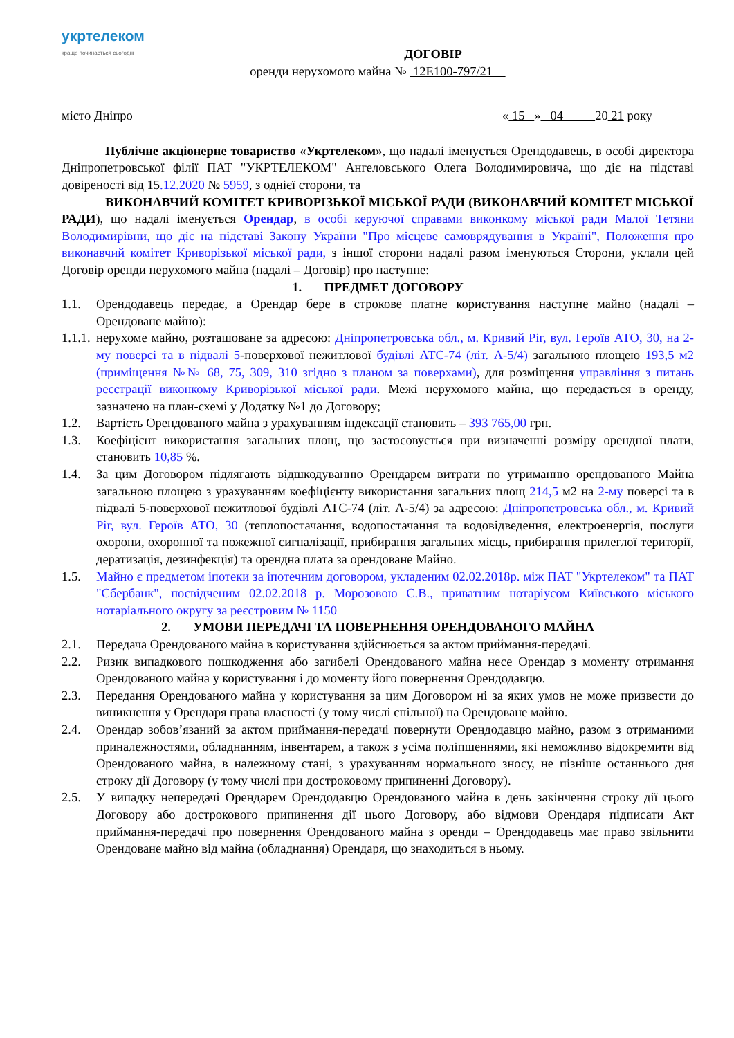укртелеком
краще починається сьогодні
ДОГОВІР
оренди нерухомого майна № 12Е100-797/21
місто Дніпро « 15 » 04 20 21 року
Публічне акціонерне товариство «Укртелеком», що надалі іменується Орендодавець, в особі директора Дніпропетровської філії ПАТ "УКРТЕЛЕКОМ" Ангеловського Олега Володимировича, що діє на підставі довіреності від 15.12.2020 № 5959, з однієї сторони, та
ВИКОНАВЧИЙ КОМІТЕТ КРИВОРІЗЬКОЇ МІСЬКОЇ РАДИ (ВИКОНАВЧИЙ КОМІТЕТ МІСЬКОЇ РАДИ), що надалі іменується Орендар, в особі керуючої справами виконкому міської ради Малої Тетяни Володимирівни, що діє на підставі Закону України "Про місцеве самоврядування в Україні", Положення про виконавчий комітет Криворізької міської ради, з іншої сторони надалі разом іменуються Сторони, уклали цей Договір оренди нерухомого майна (надалі – Договір) про наступне:
1. ПРЕДМЕТ ДОГОВОРУ
1.1. Орендодавець передає, а Орендар бере в строкове платне користування наступне майно (надалі – Орендоване майно):
1.1.1. нерухоме майно, розташоване за адресою: Дніпропетровська обл., м. Кривий Ріг, вул. Героїв АТО, 30, на 2-му поверсі та в підвалі 5-поверхової нежитлової будівлі АТС-74 (літ. А-5/4) загальною площею 193,5 м2 (приміщення №№ 68, 75, 309, 310 згідно з планом за поверхами), для розміщення управління з питань реєстрації виконкому Криворізької міської ради. Межі нерухомого майна, що передається в оренду, зазначено на план-схемі у Додатку №1 до Договору;
1.2. Вартість Орендованого майна з урахуванням індексації становить – 393 765,00 грн.
1.3. Коефіцієнт використання загальних площ, що застосовується при визначенні розміру орендної плати, становить 10,85 %.
1.4. За цим Договором підлягають відшкодуванню Орендарем витрати по утриманню орендованого Майна загальною площею з урахуванням коефіцієнту використання загальних площ 214,5 м2 на 2-му поверсі та в підвалі 5-поверхової нежитлової будівлі АТС-74 (літ. А-5/4) за адресою: Дніпропетровська обл., м. Кривий Ріг, вул. Героїв АТО, 30 (теплопостачання, водопостачання та водовідведення, електроенергія, послуги охорони, охоронної та пожежної сигналізації, прибирання загальних місць, прибирання прилеглої території, дератизація, дезинфекція) та орендна плата за орендоване Майно.
1.5. Майно є предметом іпотеки за іпотечним договором, укладеним 02.02.2018р. між ПАТ "Укртелеком" та ПАТ "Сбербанк", посвідченим 02.02.2018 р. Морозовою С.В., приватним нотаріусом Київського міського нотаріального округу за реєстровим № 1150
2. УМОВИ ПЕРЕДАЧІ ТА ПОВЕРНЕННЯ ОРЕНДОВАНОГО МАЙНА
2.1. Передача Орендованого майна в користування здійснюється за актом приймання-передачі.
2.2. Ризик випадкового пошкодження або загибелі Орендованого майна несе Орендар з моменту отримання Орендованого майна у користування і до моменту його повернення Орендодавцю.
2.3. Передання Орендованого майна у користування за цим Договором ні за яких умов не може призвести до виникнення у Орендаря права власності (у тому числі спільної) на Орендоване майно.
2.4. Орендар зобов’язаний за актом приймання-передачі повернути Орендодавцю майно, разом з отриманими приналежностями, обладнанням, інвентарем, а також з усіма поліпшеннями, які неможливо відокремити від Орендованого майна, в належному стані, з урахуванням нормального зносу, не пізніше останнього дня строку дії Договору (у тому числі при достроковому припиненні Договору).
2.5. У випадку непередачі Орендарем Орендодавцю Орендованого майна в день закінчення строку дії цього Договору або дострокового припинення дії цього Договору, або відмови Орендаря підписати Акт приймання-передачі про повернення Орендованого майна з оренди – Орендодавець має право звільнити Орендоване майно від майна (обладнання) Орендаря, що знаходиться в ньому.